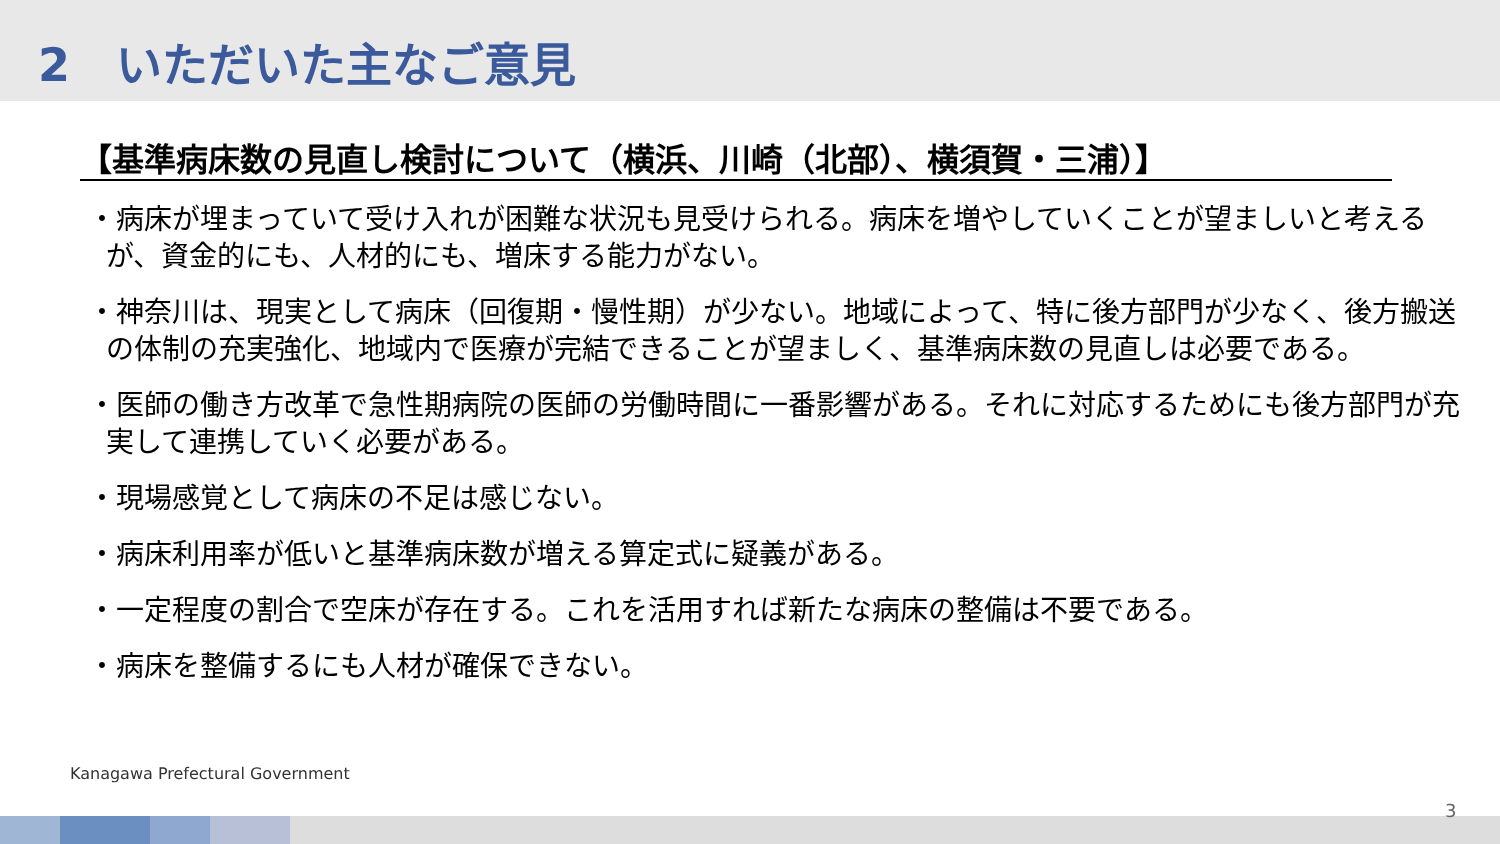2　いただいた主なご意見
【基準病床数の見直し検討について（横浜、川崎（北部）、横須賀・三浦）】
・病床が埋まっていて受け入れが困難な状況も見受けられる。病床を増やしていくことが望ましいと考えるが、資金的にも、人材的にも、増床する能力がない。
・神奈川は、現実として病床（回復期・慢性期）が少ない。地域によって、特に後方部門が少なく、後方搬送の体制の充実強化、地域内で医療が完結できることが望ましく、基準病床数の見直しは必要である。
・医師の働き方改革で急性期病院の医師の労働時間に一番影響がある。それに対応するためにも後方部門が充実して連携していく必要がある。
・現場感覚として病床の不足は感じない。
・病床利用率が低いと基準病床数が増える算定式に疑義がある。
・一定程度の割合で空床が存在する。これを活用すれば新たな病床の整備は不要である。
・病床を整備するにも人材が確保できない。
Kanagawa Prefectural Government
3